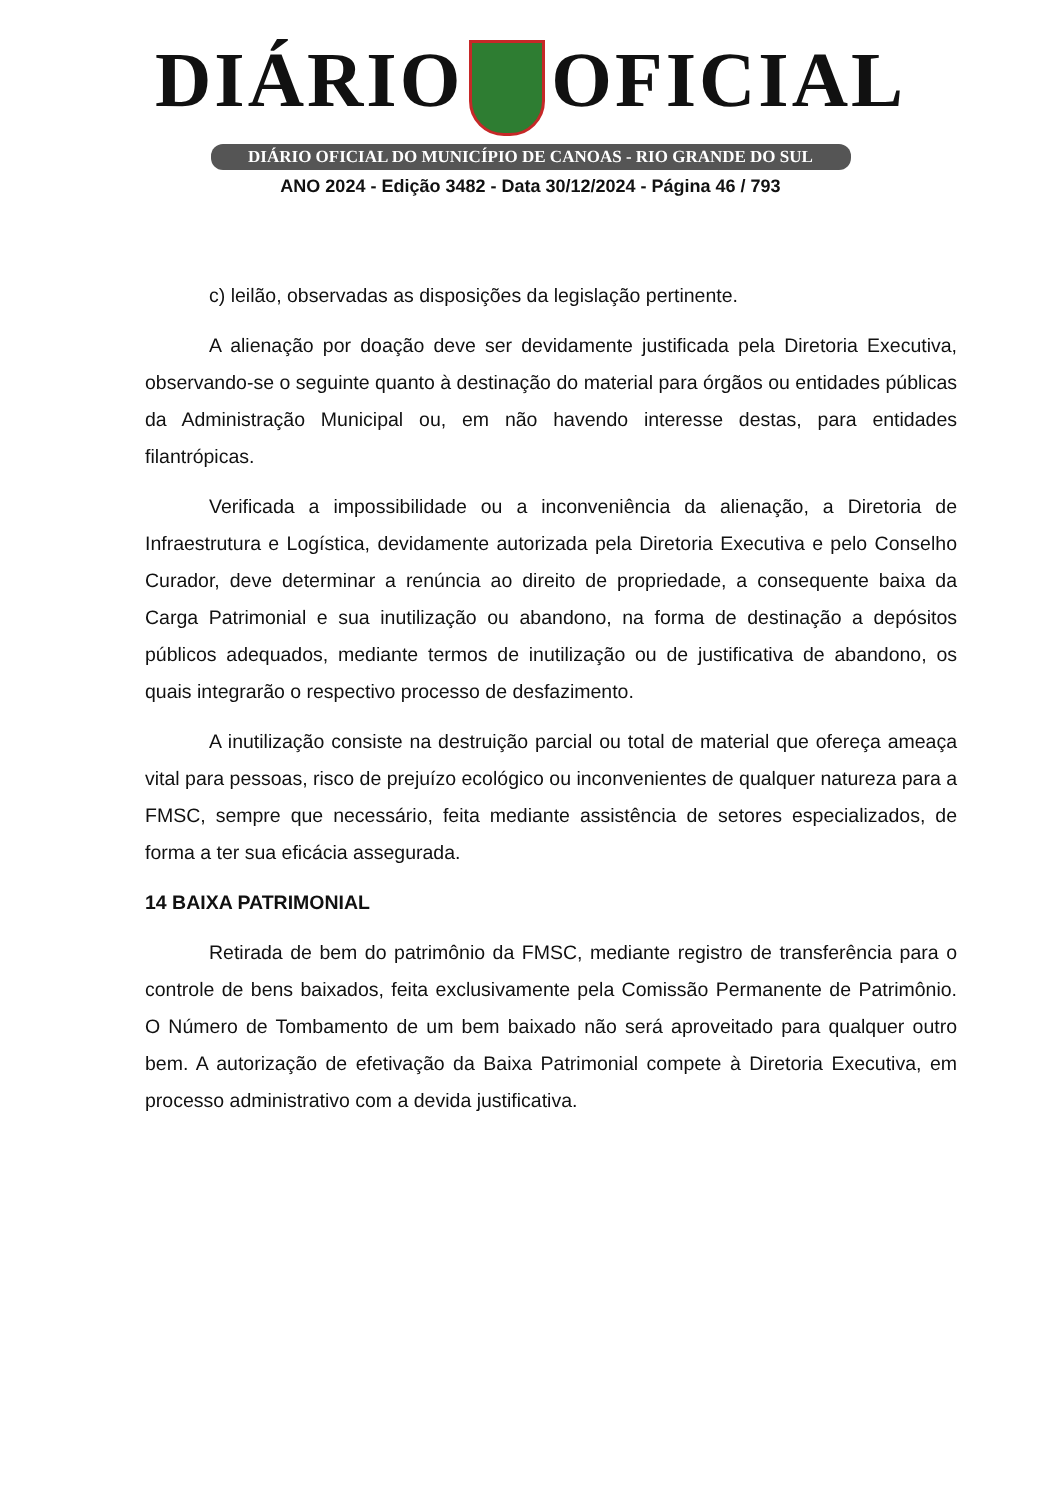DIÁRIO OFICIAL
DIÁRIO OFICIAL DO MUNICÍPIO DE CANOAS - RIO GRANDE DO SUL
ANO 2024 - Edição 3482 - Data 30/12/2024 - Página 46 / 793
c) leilão, observadas as disposições da legislação pertinente.
A alienação por doação deve ser devidamente justificada pela Diretoria Executiva, observando-se o seguinte quanto à destinação do material para órgãos ou entidades públicas da Administração Municipal ou, em não havendo interesse destas, para entidades filantrópicas.
Verificada a impossibilidade ou a inconveniência da alienação, a Diretoria de Infraestrutura e Logística, devidamente autorizada pela Diretoria Executiva e pelo Conselho Curador, deve determinar a renúncia ao direito de propriedade, a consequente baixa da Carga Patrimonial e sua inutilização ou abandono, na forma de destinação a depósitos públicos adequados, mediante termos de inutilização ou de justificativa de abandono, os quais integrarão o respectivo processo de desfazimento.
A inutilização consiste na destruição parcial ou total de material que ofereça ameaça vital para pessoas, risco de prejuízo ecológico ou inconvenientes de qualquer natureza para a FMSC, sempre que necessário, feita mediante assistência de setores especializados, de forma a ter sua eficácia assegurada.
14 BAIXA PATRIMONIAL
Retirada de bem do patrimônio da FMSC, mediante registro de transferência para o controle de bens baixados, feita exclusivamente pela Comissão Permanente de Patrimônio. O Número de Tombamento de um bem baixado não será aproveitado para qualquer outro bem. A autorização de efetivação da Baixa Patrimonial compete à Diretoria Executiva, em processo administrativo com a devida justificativa.